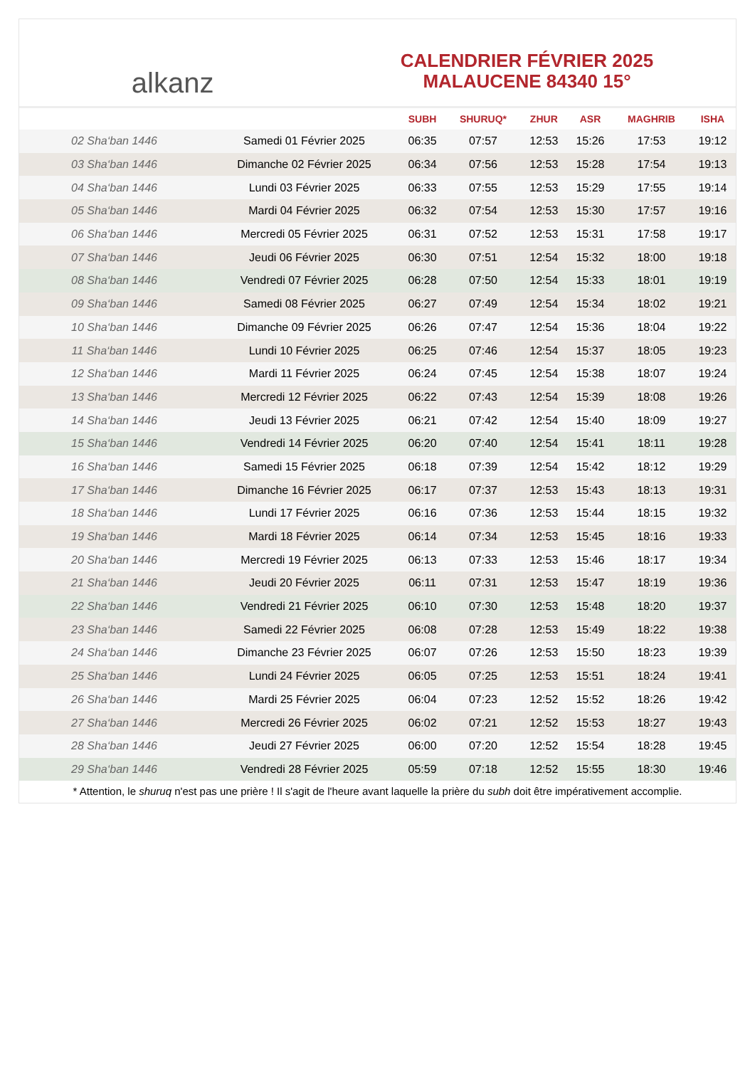alkanz
CALENDRIER FÉVRIER 2025
MALAUCENE 84340 15°
| | | SUBH | SHURUQ* | ZHUR | ASR | MAGHRIB | ISHA |
| --- | --- | --- | --- | --- | --- | --- | --- |
| 02 Sha‘ban 1446 | Samedi 01 Février 2025 | 06:35 | 07:57 | 12:53 | 15:26 | 17:53 | 19:12 |
| 03 Sha‘ban 1446 | Dimanche 02 Février 2025 | 06:34 | 07:56 | 12:53 | 15:28 | 17:54 | 19:13 |
| 04 Sha‘ban 1446 | Lundi 03 Février 2025 | 06:33 | 07:55 | 12:53 | 15:29 | 17:55 | 19:14 |
| 05 Sha‘ban 1446 | Mardi 04 Février 2025 | 06:32 | 07:54 | 12:53 | 15:30 | 17:57 | 19:16 |
| 06 Sha‘ban 1446 | Mercredi 05 Février 2025 | 06:31 | 07:52 | 12:53 | 15:31 | 17:58 | 19:17 |
| 07 Sha‘ban 1446 | Jeudi 06 Février 2025 | 06:30 | 07:51 | 12:54 | 15:32 | 18:00 | 19:18 |
| 08 Sha‘ban 1446 | Vendredi 07 Février 2025 | 06:28 | 07:50 | 12:54 | 15:33 | 18:01 | 19:19 |
| 09 Sha‘ban 1446 | Samedi 08 Février 2025 | 06:27 | 07:49 | 12:54 | 15:34 | 18:02 | 19:21 |
| 10 Sha‘ban 1446 | Dimanche 09 Février 2025 | 06:26 | 07:47 | 12:54 | 15:36 | 18:04 | 19:22 |
| 11 Sha‘ban 1446 | Lundi 10 Février 2025 | 06:25 | 07:46 | 12:54 | 15:37 | 18:05 | 19:23 |
| 12 Sha‘ban 1446 | Mardi 11 Février 2025 | 06:24 | 07:45 | 12:54 | 15:38 | 18:07 | 19:24 |
| 13 Sha‘ban 1446 | Mercredi 12 Février 2025 | 06:22 | 07:43 | 12:54 | 15:39 | 18:08 | 19:26 |
| 14 Sha‘ban 1446 | Jeudi 13 Février 2025 | 06:21 | 07:42 | 12:54 | 15:40 | 18:09 | 19:27 |
| 15 Sha‘ban 1446 | Vendredi 14 Février 2025 | 06:20 | 07:40 | 12:54 | 15:41 | 18:11 | 19:28 |
| 16 Sha‘ban 1446 | Samedi 15 Février 2025 | 06:18 | 07:39 | 12:54 | 15:42 | 18:12 | 19:29 |
| 17 Sha‘ban 1446 | Dimanche 16 Février 2025 | 06:17 | 07:37 | 12:53 | 15:43 | 18:13 | 19:31 |
| 18 Sha‘ban 1446 | Lundi 17 Février 2025 | 06:16 | 07:36 | 12:53 | 15:44 | 18:15 | 19:32 |
| 19 Sha‘ban 1446 | Mardi 18 Février 2025 | 06:14 | 07:34 | 12:53 | 15:45 | 18:16 | 19:33 |
| 20 Sha‘ban 1446 | Mercredi 19 Février 2025 | 06:13 | 07:33 | 12:53 | 15:46 | 18:17 | 19:34 |
| 21 Sha‘ban 1446 | Jeudi 20 Février 2025 | 06:11 | 07:31 | 12:53 | 15:47 | 18:19 | 19:36 |
| 22 Sha‘ban 1446 | Vendredi 21 Février 2025 | 06:10 | 07:30 | 12:53 | 15:48 | 18:20 | 19:37 |
| 23 Sha‘ban 1446 | Samedi 22 Février 2025 | 06:08 | 07:28 | 12:53 | 15:49 | 18:22 | 19:38 |
| 24 Sha‘ban 1446 | Dimanche 23 Février 2025 | 06:07 | 07:26 | 12:53 | 15:50 | 18:23 | 19:39 |
| 25 Sha‘ban 1446 | Lundi 24 Février 2025 | 06:05 | 07:25 | 12:53 | 15:51 | 18:24 | 19:41 |
| 26 Sha‘ban 1446 | Mardi 25 Février 2025 | 06:04 | 07:23 | 12:52 | 15:52 | 18:26 | 19:42 |
| 27 Sha‘ban 1446 | Mercredi 26 Février 2025 | 06:02 | 07:21 | 12:52 | 15:53 | 18:27 | 19:43 |
| 28 Sha‘ban 1446 | Jeudi 27 Février 2025 | 06:00 | 07:20 | 12:52 | 15:54 | 18:28 | 19:45 |
| 29 Sha‘ban 1446 | Vendredi 28 Février 2025 | 05:59 | 07:18 | 12:52 | 15:55 | 18:30 | 19:46 |
* Attention, le shuruq n'est pas une prière ! Il s'agit de l'heure avant laquelle la prière du subh doit être impérativement accomplie.